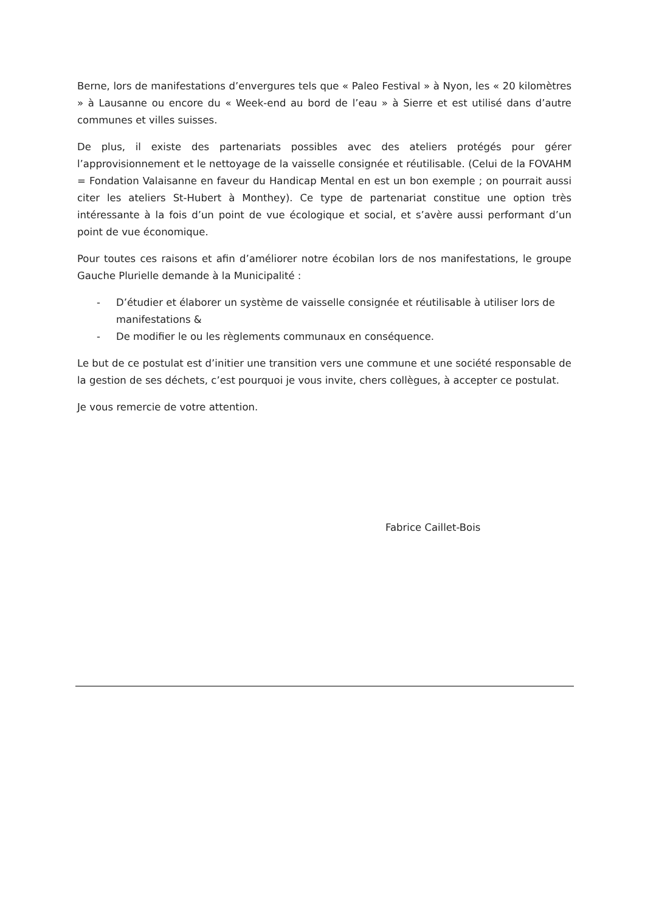Berne, lors de manifestations d’envergures tels que « Paleo Festival » à Nyon, les « 20 kilomètres » à Lausanne ou encore du « Week-end au bord de l’eau » à Sierre et est utilisé dans d’autre communes et villes suisses.
De plus, il existe des partenariats possibles avec des ateliers protégés pour gérer l’approvisionnement et le nettoyage de la vaisselle consignée et réutilisable. (Celui de la FOVAHM = Fondation Valaisanne en faveur du Handicap Mental en est un bon exemple ; on pourrait aussi citer les ateliers St-Hubert à Monthey). Ce type de partenariat constitue une option très intéressante à la fois d’un point de vue écologique et social, et s’avère aussi performant d’un point de vue économique.
Pour toutes ces raisons et afin d’améliorer notre écobilan lors de nos manifestations, le groupe Gauche Plurielle demande à la Municipalité :
- D’étudier et élaborer un système de vaisselle consignée et réutilisable à utiliser lors de manifestations &
- De modifier le ou les règlements communaux en conséquence.
Le but de ce postulat est d’initier une transition vers une commune et une société responsable de la gestion de ses déchets, c’est pourquoi je vous invite, chers collègues, à accepter ce postulat.
Je vous remercie de votre attention.
Fabrice Caillet-Bois